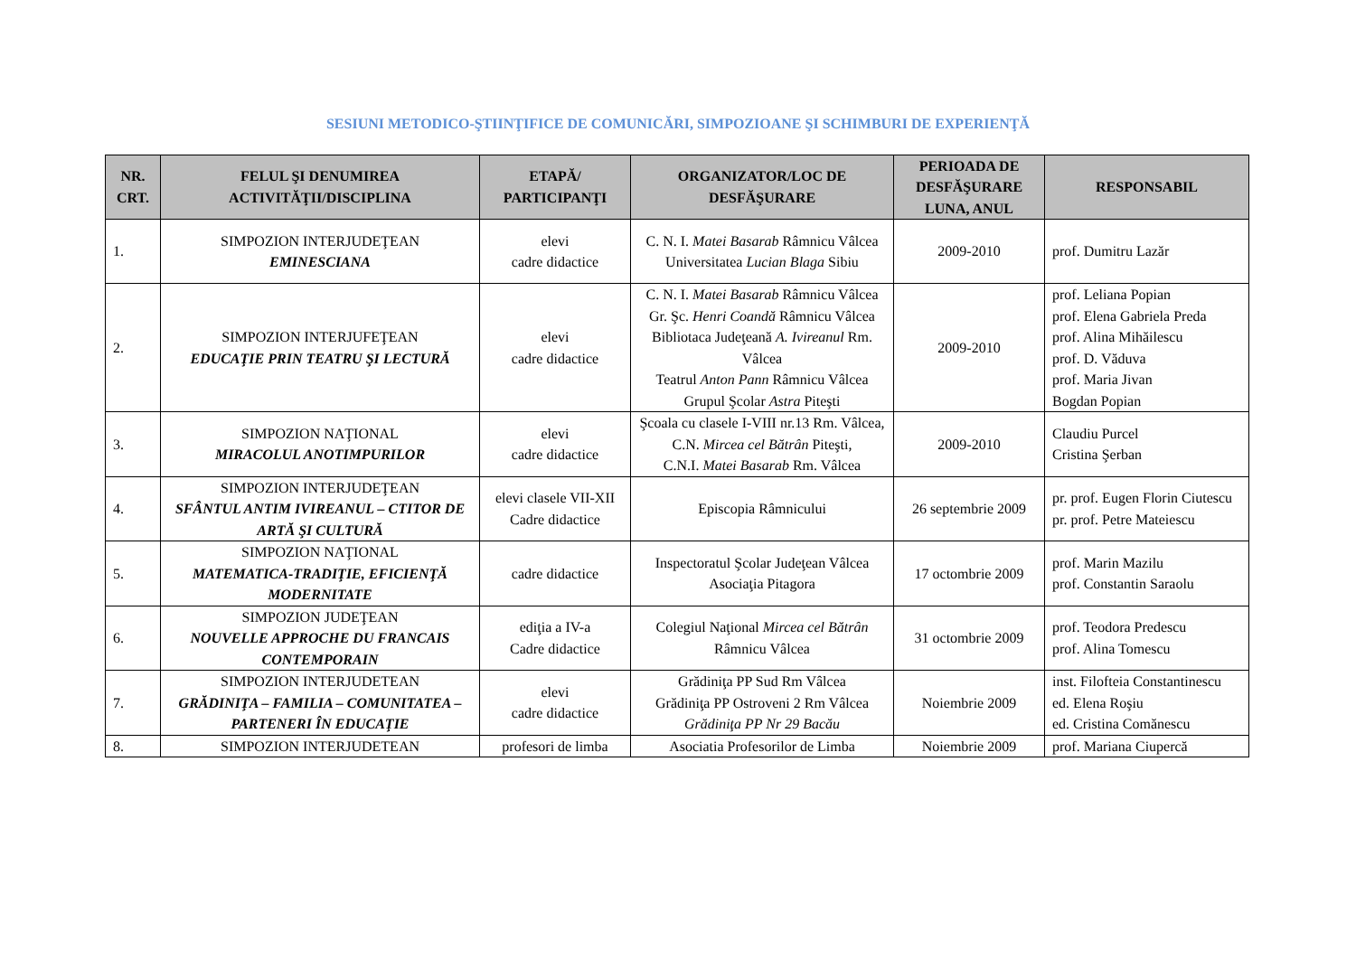SESIUNI METODICO-ŞTIINŢIFICE DE COMUNICĂRI, SIMPOZIOANE ŞI SCHIMBURI DE EXPERIENŢĂ
| NR. CRT. | FELUL ŞI DENUMIREA ACTIVITĂŢII/DISCIPLINA | ETAPĂ/ PARTICIPANŢI | ORGANIZATOR/LOC DE DESFĂŞURARE | PERIOADA DE DESFĂŞURARE LUNA, ANUL | RESPONSABIL |
| --- | --- | --- | --- | --- | --- |
| 1. | SIMPOZION INTERJUDEŢEAN EMINESCIANA | elevi cadre didactice | C. N. I. Matei Basarab Râmnicu Vâlcea Universitatea Lucian Blaga Sibiu | 2009-2010 | prof. Dumitru Lazăr |
| 2. | SIMPOZION INTERJUFEŢEAN EDUCAŢIE PRIN TEATRU ŞI LECTURĂ | elevi cadre didactice | C. N. I. Matei Basarab Râmnicu Vâlcea Gr. Şc. Henri Coandă Râmnicu Vâlcea Bibliotaca Judeţeană A. Ivireanul Rm. Vâlcea Teatrul Anton Pann Râmnicu Vâlcea Grupul Şcolar Astra Piteşti | 2009-2010 | prof. Leliana Popian prof. Elena Gabriela Preda prof. Alina Mihăilescu prof. D. Văduva prof. Maria Jivan Bogdan Popian |
| 3. | SIMPOZION NAŢIONAL MIRACOLUL ANOTIMPURILOR | elevi cadre didactice | Şcoala cu clasele I-VIII nr.13 Rm. Vâlcea, C.N. Mircea cel Bătrân Piteşti, C.N.I. Matei Basarab Rm. Vâlcea | 2009-2010 | Claudiu Purcel Cristina Şerban |
| 4. | SIMPOZION INTERJUDEŢEAN SFÂNTUL ANTIM IVIREANUL – CTITOR DE ARTĂ ŞI CULTURĂ | elevi clasele VII-XII Cadre didactice | Episcopia Râmnicului | 26 septembrie 2009 | pr. prof. Eugen Florin Ciutescu pr. prof. Petre Mateiescu |
| 5. | SIMPOZION NAŢIONAL MATEMATICA-TRADIŢIE, EFICIENŢĂ MODERNITATE | cadre didactice | Inspectoratul Şcolar Judeţean Vâlcea Asociaţia Pitagora | 17 octombrie 2009 | prof. Marin Mazilu prof. Constantin Saraolu |
| 6. | SIMPOZION JUDEŢEAN NOUVELLE APPROCHE DU FRANCAIS CONTEMPORAIN | ediţia a IV-a Cadre didactice | Colegiul Naţional Mircea cel Bătrân Râmnicu Vâlcea | 31 octombrie 2009 | prof. Teodora Predescu prof. Alina Tomescu |
| 7. | SIMPOZION INTERJUDETEAN GRĂDINIŢA – FAMILIA – COMUNITATEA – PARTENERI ÎN EDUCAŢIE | elevi cadre didactice | Grădiniţa PP Sud Rm Vâlcea Grădiniţa PP Ostroveni 2 Rm Vâlcea Grădiniţa PP Nr 29 Bacău | Noiembrie 2009 | inst. Filofteia Constantinescu ed. Elena Roşiu ed. Cristina Comănescu |
| 8. | SIMPOZION INTERJUDETEAN | profesori de limba | Asociatia Profesorilor de Limba | Noiembrie 2009 | prof. Mariana Ciupercă |